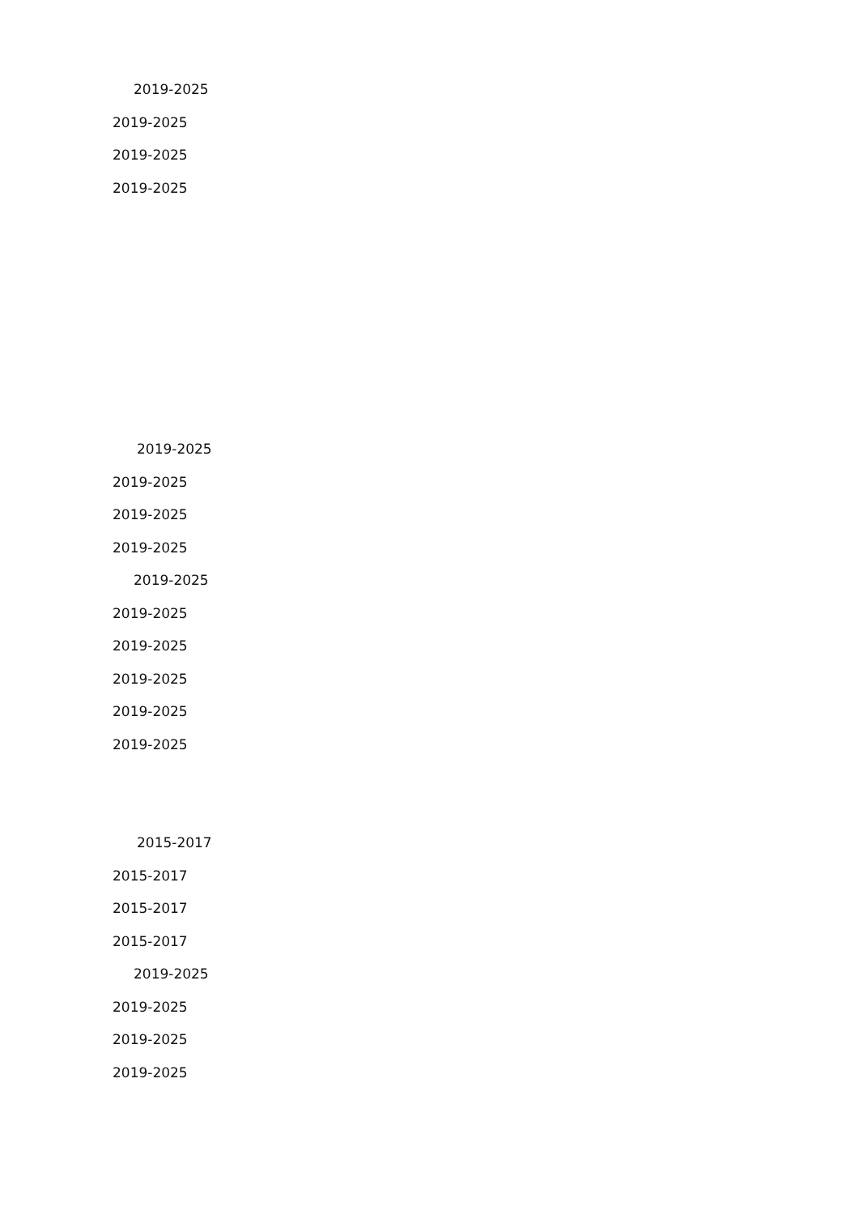2019-2025
2019-2025
2019-2025
2019-2025
2019-2025
2019-2025
2019-2025
2019-2025
2019-2025
2019-2025
2019-2025
2019-2025
2019-2025
2019-2025
2015-2017
2015-2017
2015-2017
2015-2017
2019-2025
2019-2025
2019-2025
2019-2025